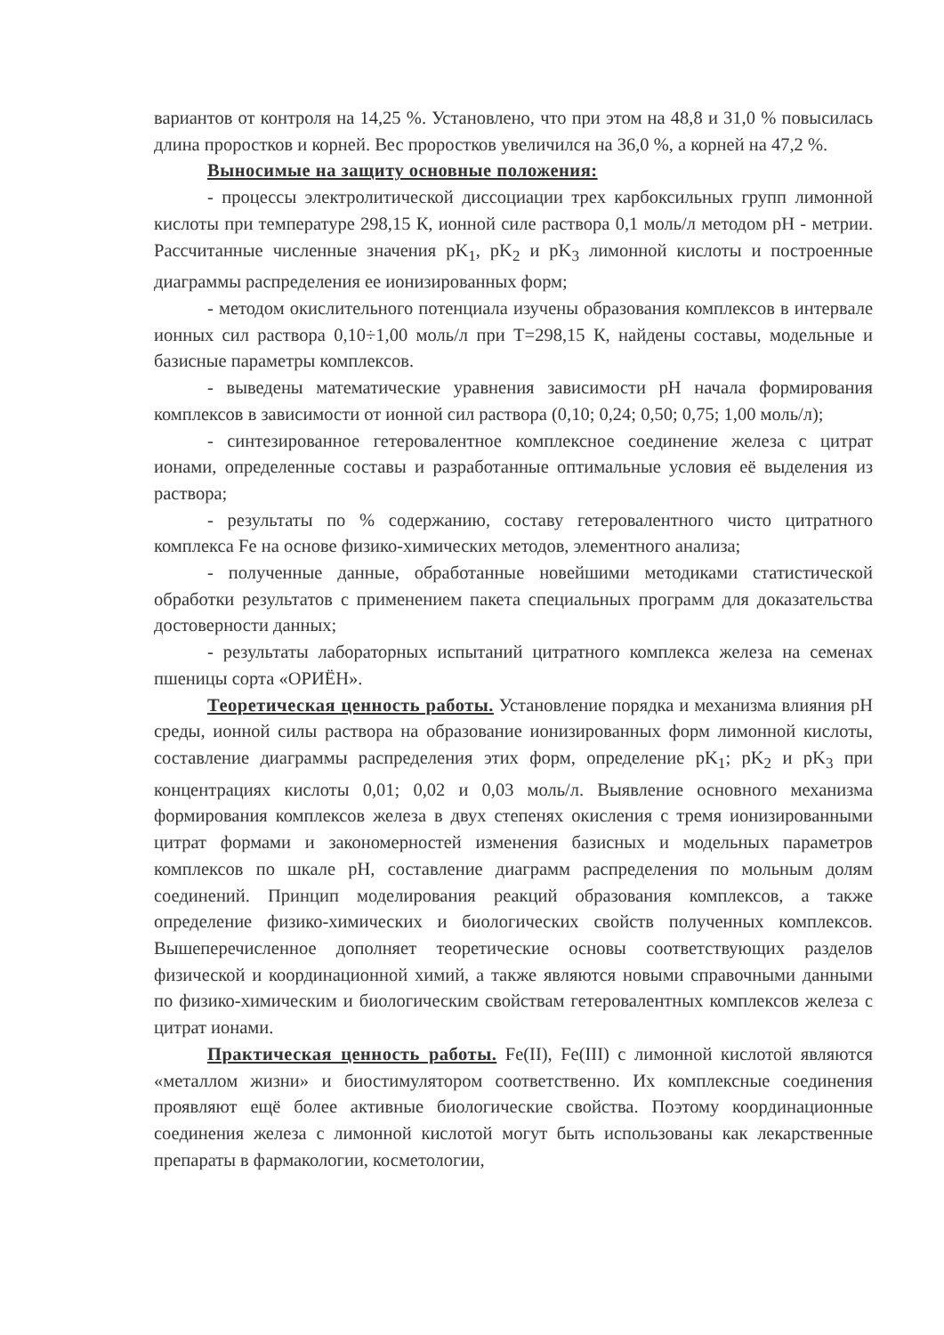вариантов от контроля на 14,25 %. Установлено, что при этом на 48,8 и 31,0 % повысилась длина проростков и корней. Вес проростков увеличился на 36,0 %, а корней на 47,2 %.
Выносимые на защиту основные положения:
- процессы электролитической диссоциации трех карбоксильных групп лимонной кислоты при температуре 298,15 К, ионной силе раствора 0,1 моль/л методом pH - метрии. Рассчитанные численные значения pK<sub>1</sub>, pK<sub>2</sub> и pK<sub>3</sub> лимонной кислоты и построенные диаграммы распределения ее ионизированных форм;
- методом окислительного потенциала изучены образования комплексов в интервале ионных сил раствора 0,10÷1,00 моль/л при Т=298,15 К, найдены составы, модельные и базисные параметры комплексов.
- выведены математические уравнения зависимости pH начала формирования комплексов в зависимости от ионной сил раствора (0,10; 0,24; 0,50; 0,75; 1,00 моль/л);
- синтезированное гетеровалентное комплексное соединение железа с цитрат ионами, определенные составы и разработанные оптимальные условия её выделения из раствора;
- результаты по % содержанию, составу гетеровалентного чисто цитратного комплекса Fe на основе физико-химических методов, элементного анализа;
- полученные данные, обработанные новейшими методиками статистической обработки результатов с применением пакета специальных программ для доказательства достоверности данных;
- результаты лабораторных испытаний цитратного комплекса железа на семенах пшеницы сорта «ОРИЁН».
Теоретическая ценность работы. Установление порядка и механизма влияния pH среды, ионной силы раствора на образование ионизированных форм лимонной кислоты, составление диаграммы распределения этих форм, определение pK<sub>1</sub>; pK<sub>2</sub> и pK<sub>3</sub> при концентрациях кислоты 0,01; 0,02 и 0,03 моль/л. Выявление основного механизма формирования комплексов железа в двух степенях окисления с тремя ионизированными цитрат формами и закономерностей изменения базисных и модельных параметров комплексов по шкале pH, составление диаграмм распределения по мольным долям соединений. Принцип моделирования реакций образования комплексов, а также определение физико-химических и биологических свойств полученных комплексов. Вышеперечисленное дополняет теоретические основы соответствующих разделов физической и координационной химий, а также являются новыми справочными данными по физико-химическим и биологическим свойствам гетеровалентных комплексов железа с цитрат ионами.
Практическая ценность работы. Fe(II), Fe(III) с лимонной кислотой являются «металлом жизни» и биостимулятором соответственно. Их комплексные соединения проявляют ещё более активные биологические свойства. Поэтому координационные соединения железа с лимонной кислотой могут быть использованы как лекарственные препараты в фармакологии, косметологии,